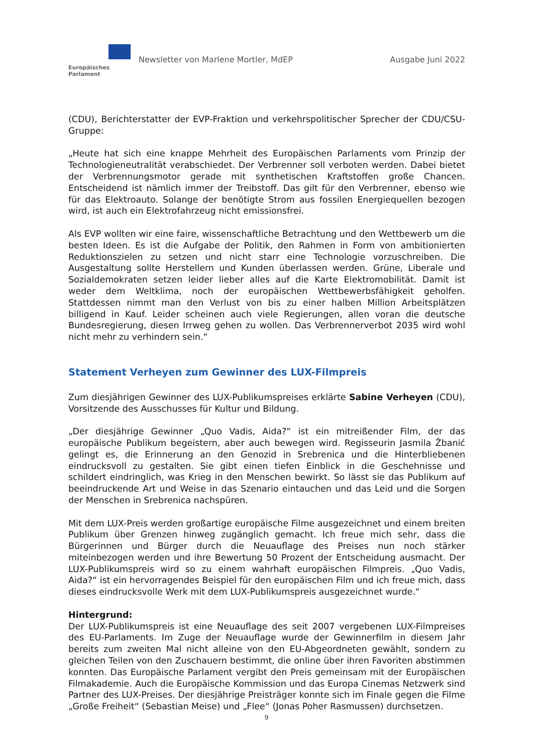Europäisches Parlament
Newsletter von Marlene Mortler, MdEP
Ausgabe Juni 2022
(CDU), Berichterstatter der EVP-Fraktion und verkehrspolitischer Sprecher der CDU/CSU-Gruppe:
„Heute hat sich eine knappe Mehrheit des Europäischen Parlaments vom Prinzip der Technologieneutralität verabschiedet. Der Verbrenner soll verboten werden. Dabei bietet der Verbrennungsmotor gerade mit synthetischen Kraftstoffen große Chancen. Entscheidend ist nämlich immer der Treibstoff. Das gilt für den Verbrenner, ebenso wie für das Elektroauto. Solange der benötigte Strom aus fossilen Energiequellen bezogen wird, ist auch ein Elektrofahrzeug nicht emissionsfrei.
Als EVP wollten wir eine faire, wissenschaftliche Betrachtung und den Wettbewerb um die besten Ideen. Es ist die Aufgabe der Politik, den Rahmen in Form von ambitionierten Reduktionszielen zu setzen und nicht starr eine Technologie vorzuschreiben. Die Ausgestaltung sollte Herstellern und Kunden überlassen werden. Grüne, Liberale und Sozialdemokraten setzen leider lieber alles auf die Karte Elektromobilität. Damit ist weder dem Weltklima, noch der europäischen Wettbewerbsfähigkeit geholfen. Stattdessen nimmt man den Verlust von bis zu einer halben Million Arbeitsplätzen billigend in Kauf. Leider scheinen auch viele Regierungen, allen voran die deutsche Bundesregierung, diesen Irrweg gehen zu wollen. Das Verbrennerverbot 2035 wird wohl nicht mehr zu verhindern sein.“
Statement Verheyen zum Gewinner des LUX-Filmpreis
Zum diesjährigen Gewinner des LUX-Publikumspreises erklärte Sabine Verheyen (CDU), Vorsitzende des Ausschusses für Kultur und Bildung.
„Der diesjährige Gewinner „Quo Vadis, Aida?“ ist ein mitreißender Film, der das europäische Publikum begeistern, aber auch bewegen wird. Regisseurin Jasmila Žbanić gelingt es, die Erinnerung an den Genozid in Srebrenica und die Hinterbliebenen eindrucksvoll zu gestalten. Sie gibt einen tiefen Einblick in die Geschehnisse und schildert eindringlich, was Krieg in den Menschen bewirkt. So lässt sie das Publikum auf beeindruckende Art und Weise in das Szenario eintauchen und das Leid und die Sorgen der Menschen in Srebrenica nachspüren.
Mit dem LUX-Preis werden großartige europäische Filme ausgezeichnet und einem breiten Publikum über Grenzen hinweg zugänglich gemacht. Ich freue mich sehr, dass die Bürgerinnen und Bürger durch die Neuauflage des Preises nun noch stärker miteinbezogen werden und ihre Bewertung 50 Prozent der Entscheidung ausmacht. Der LUX-Publikumspreis wird so zu einem wahrhaft europäischen Filmpreis. „Quo Vadis, Aida?“ ist ein hervorragendes Beispiel für den europäischen Film und ich freue mich, dass dieses eindrucksvolle Werk mit dem LUX-Publikumspreis ausgezeichnet wurde.“
Hintergrund:
Der LUX-Publikumspreis ist eine Neuauflage des seit 2007 vergebenen LUX-Filmpreises des EU-Parlaments. Im Zuge der Neuauflage wurde der Gewinnerfilm in diesem Jahr bereits zum zweiten Mal nicht alleine von den EU-Abgeordneten gewählt, sondern zu gleichen Teilen von den Zuschauern bestimmt, die online über ihren Favoriten abstimmen konnten. Das Europäische Parlament vergibt den Preis gemeinsam mit der Europäischen Filmakademie. Auch die Europäische Kommission und das Europa Cinemas Netzwerk sind Partner des LUX-Preises. Der diesjährige Preisträger konnte sich im Finale gegen die Filme „Große Freiheit“ (Sebastian Meise) und „Flee“ (Jonas Poher Rasmussen) durchsetzen.
9